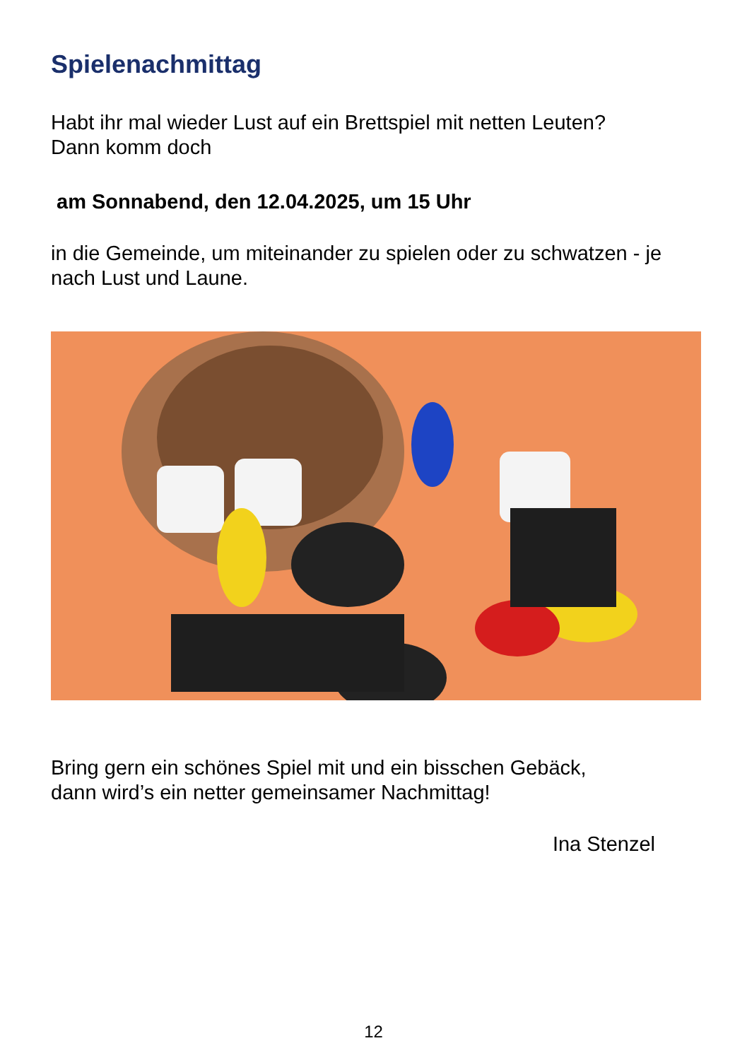Spielenachmittag
Habt ihr mal wieder Lust auf ein Brettspiel mit netten Leuten?
Dann komm doch
am Sonnabend, den 12.04.2025, um 15 Uhr
in die Gemeinde, um miteinander zu spielen oder zu schwatzen - je nach Lust und Laune.
Bring gern ein schönes Spiel mit und ein bisschen Gebäck,
dann wird’s ein netter gemeinsamer Nachmittag!
Ina Stenzel
12